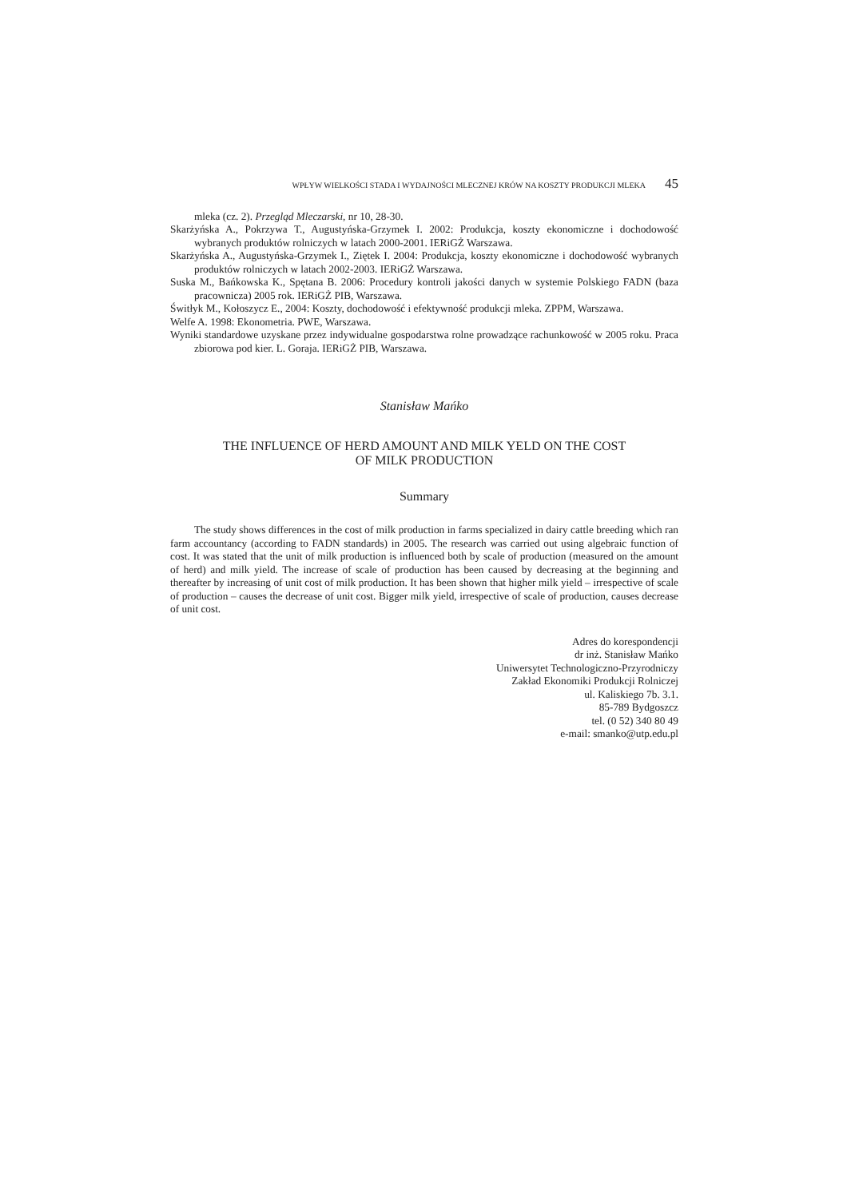WPŁYW WIELKOŚCI STADA I WYDAJNOŚCI MLECZNEJ KRÓW NA KOSZTY PRODUKCJI MLEKA 45
mleka (cz. 2). Przegląd Mleczarski, nr 10, 28-30.
Skarżyńska A., Pokrzywa T., Augustyńska-Grzymek I. 2002: Produkcja, koszty ekonomiczne i dochodowość wybranych produktów rolniczych w latach 2000-2001. IERiGŻ Warszawa.
Skarżyńska A., Augustyńska-Grzymek I., Ziętek I. 2004: Produkcja, koszty ekonomiczne i dochodowość wybranych produktów rolniczych w latach 2002-2003. IERiGŻ Warszawa.
Suska M., Bańkowska K., Spętana B. 2006: Procedury kontroli jakości danych w systemie Polskiego FADN (baza pracownicza) 2005 rok. IERiGŻ PIB, Warszawa.
Świtłyk M., Kołoszycz E., 2004: Koszty, dochodowość i efektywność produkcji mleka. ZPPM, Warszawa.
Welfe A. 1998: Ekonometria. PWE, Warszawa.
Wyniki standardowe uzyskane przez indywidualne gospodarstwa rolne prowadzące rachunkowość w 2005 roku. Praca zbiorowa pod kier. L. Goraja. IERiGŻ PIB, Warszawa.
Stanisław Mańko
THE INFLUENCE OF HERD AMOUNT AND MILK YELD ON THE COST
OF MILK PRODUCTION
Summary
The study shows differences in the cost of milk production in farms specialized in dairy cattle breeding which ran farm accountancy (according to FADN standards) in 2005. The research was carried out using algebraic function of cost. It was stated that the unit of milk production is influenced both by scale of production (measured on the amount of herd) and milk yield. The increase of scale of production has been caused by decreasing at the beginning and thereafter by increasing of unit cost of milk production. It has been shown that higher milk yield – irrespective of scale of production – causes the decrease of unit cost. Bigger milk yield, irrespective of scale of production, causes decrease of unit cost.
Adres do korespondencji
dr inż. Stanisław Mańko
Uniwersytet Technologiczno-Przyrodniczy
Zakład Ekonomiki Produkcji Rolniczej
ul. Kaliskiego 7b. 3.1.
85-789 Bydgoszcz
tel. (0 52) 340 80 49
e-mail: smanko@utp.edu.pl